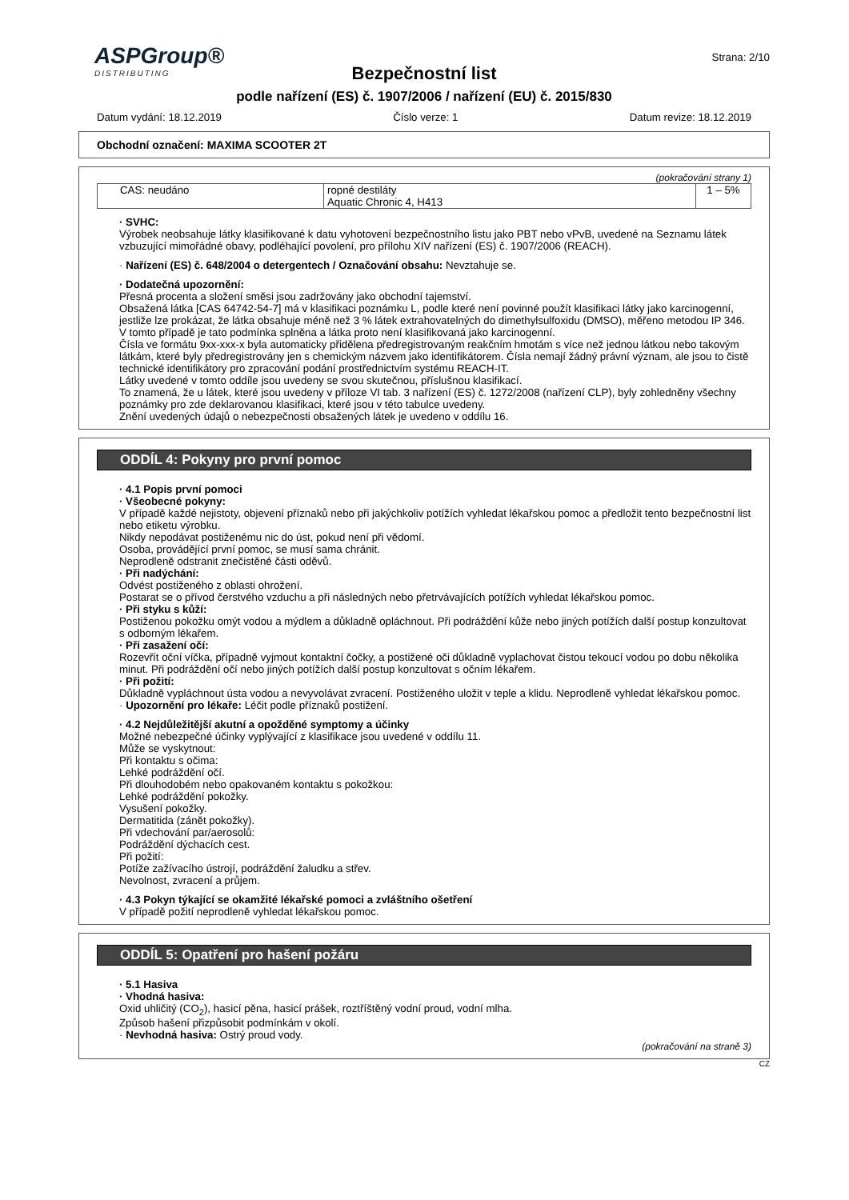ASPGroup®
DISTRIBUTING
Strana: 2/10
Bezpečnostní list
podle nařízení (ES) č. 1907/2006 / nařízení (EU) č. 2015/830
Datum vydání: 18.12.2019 Číslo verze: 1 Datum revize: 18.12.2019
Obchodní označení: MAXIMA SCOOTER 2T
(pokračování strany 1)
| CAS: neudáno | ropné destiláty Aquatic Chronic 4, H413 | 1 – 5% |
· SVHC:
Výrobek neobsahuje látky klasifikované k datu vyhotovení bezpečnostního listu jako PBT nebo vPvB, uvedené na Seznamu látek vzbuzující mimořádné obavy, podléhající povolení, pro přílohu XIV nařízení (ES) č. 1907/2006 (REACH).
· Nařízení (ES) č. 648/2004 o detergentech / Označování obsahu: Nevztahuje se.
· Dodatečná upozornění:
Přesná procenta a složení směsi jsou zadržovány jako obchodní tajemství.
Obsažená látka [CAS 64742-54-7] má v klasifikaci poznámku L, podle které není povinné použít klasifikaci látky jako karcinogenní, jestliže lze prokázat, že látka obsahuje méně než 3 % látek extrahovatelných do dimethylsulfoxidu (DMSO), měřeno metodou IP 346. V tomto případě je tato podmínka splněna a látka proto není klasifikovaná jako karcinogenní.
Čísla ve formátu 9xx-xxx-x byla automaticky přidělena předregistrovaným reakčním hmotám s více než jednou látkou nebo takovým látkám, které byly předregistrovány jen s chemickým názvem jako identifikátorem. Čísla nemají žádný právní význam, ale jsou to čistě technické identifikátory pro zpracování podání prostřednictvím systému REACH-IT.
Látky uvedené v tomto oddíle jsou uvedeny se svou skutečnou, příslušnou klasifikací.
To znamená, že u látek, které jsou uvedeny v příloze VI tab. 3 nařízení (ES) č. 1272/2008 (nařízení CLP), byly zohledněny všechny poznámky pro zde deklarovanou klasifikaci, které jsou v této tabulce uvedeny.
Znění uvedených údajů o nebezpečnosti obsažených látek je uvedeno v oddílu 16.
ODDÍL 4: Pokyny pro první pomoc
· 4.1 Popis první pomoci
· Všeobecné pokyny:
V případě každé nejistoty, objevení příznaků nebo při jakýchkoliv potížích vyhledat lékařskou pomoc a předložit tento bezpečnostní list nebo etiketu výrobku.
Nikdy nepodávat postiženému nic do úst, pokud není při vědomí.
Osoba, provádějící první pomoc, se musí sama chránit.
Neprodleně odstranit znečistěné části oděvů.
· Při nadýchání:
Odvést postiženého z oblasti ohrožení.
Postarat se o přívod čerstvého vzduchu a při následných nebo přetrvávajících potížích vyhledat lékařskou pomoc.
· Při styku s kůží:
Postiženou pokožku omýt vodou a mýdlem a důkladně opláchnout. Při podráždění kůže nebo jiných potížích další postup konzultovat s odborným lékařem.
· Při zasažení očí:
Rozevřít oční víčka, případně vyjmout kontaktní čočky, a postižené oči důkladně vyplachovat čistou tekoucí vodou po dobu několika minut. Při podráždění očí nebo jiných potížích další postup konzultovat s očním lékařem.
· Při požití:
Důkladně vypláchnout ústa vodou a nevyvolávat zvracení. Postiženého uložit v teple a klidu. Neprodleně vyhledat lékařskou pomoc.
· Upozornění pro lékaře: Léčit podle příznaků postižení.
· 4.2 Nejdůležitější akutní a opožděné symptomy a účinky
Možné nebezpečné účinky vyplývající z klasifikace jsou uvedené v oddílu 11.
Může se vyskytnout:
Při kontaktu s očima:
Lehké podráždění očí.
Při dlouhodobém nebo opakovaném kontaktu s pokožkou:
Lehké podráždění pokožky.
Vysušení pokožky.
Dermatitida (zánět pokožky).
Při vdechování par/aerosolů:
Podráždění dýchacích cest.
Při požití:
Potíže zažívacího ústrojí, podráždění žaludku a střev.
Nevolnost, zvracení a průjem.
· 4.3 Pokyn týkající se okamžité lékařské pomoci a zvláštního ošetření
V případě požití neprodleně vyhledat lékařskou pomoc.
ODDÍL 5: Opatření pro hašení požáru
· 5.1 Hasiva
· Vhodná hasiva:
Oxid uhličitý (CO<sub>2</sub>), hasicí pěna, hasicí prášek, roztříštěný vodní proud, vodní mlha.
Způsob hašení přizpůsobit podmínkám v okolí.
· Nevhodná hasiva: Ostrý proud vody.
(pokračování na straně 3)
CZ